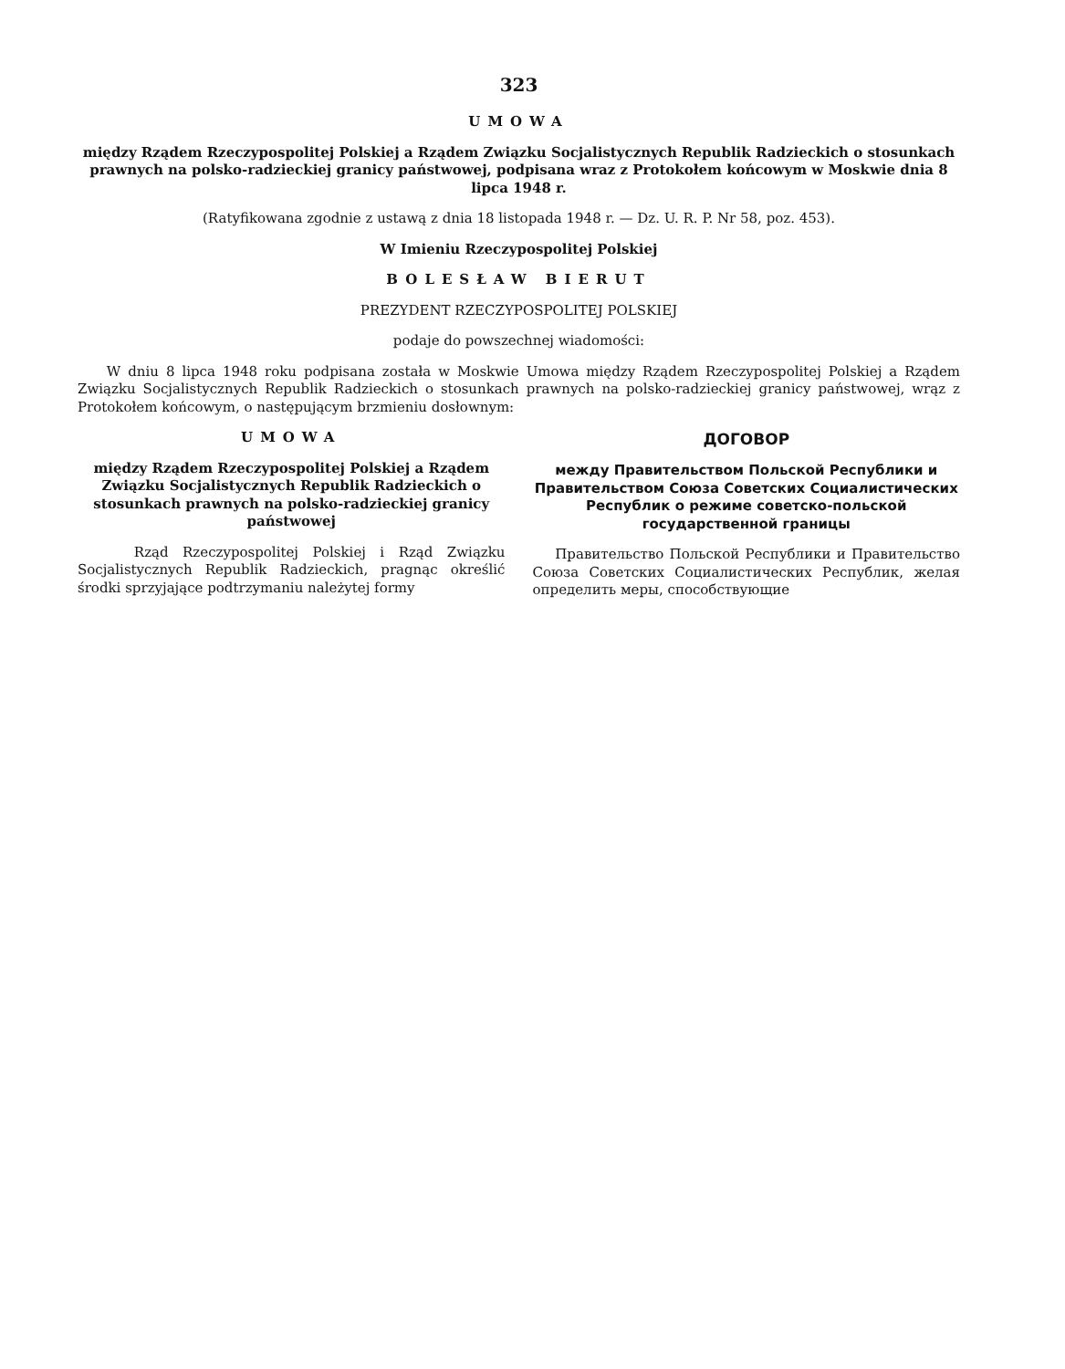323
UMOWA
między Rządem Rzeczypospolitej Polskiej a Rządem Związku Socjalistycznych Republik Radzieckich o stosunkach prawnych na polsko-radzieckiej granicy państwowej, podpisana wraz z Protokołem końcowym w Moskwie dnia 8 lipca 1948 r.
(Ratyfikowana zgodnie z ustawą z dnia 18 listopada 1948 r. — Dz. U. R. P. Nr 58, poz. 453).
W Imieniu Rzeczypospolitej Polskiej
BOLESŁAW BIERUT
PREZYDENT RZECZYPOSPOLITEJ POLSKIEJ
podaje do powszechnej wiadomości:
W dniu 8 lipca 1948 roku podpisana została w Moskwie Umowa między Rządem Rzeczypospolitej Polskiej a Rządem Związku Socjalistycznych Republik Radzieckich o stosunkach prawnych na polsko-radzieckiej granicy państwowej, wrąz z Protokołem końcowym, o następującym brzmieniu dosłownym:
UMOWA
między Rządem Rzeczypospolitej Polskiej a Rządem Związku Socjalistycznych Republik Radzieckich o stosunkach prawnych na polsko-radzieckiej granicy państwowej
Rząd Rzeczypospolitej Polskiej i Rząd Związku Socjalistycznych Republik Radzieckich, pragnąc określić środki sprzyjające podtrzymaniu należytej formy
ДОГОВОР
между Правительством Польской Республики и Правительством Союза Советских Социалистических Республик о режиме советско-польской государственной границы
Правительство Польской Республики и Правительство Союза Советских Социалистических Республик, желая определить меры, способствующие